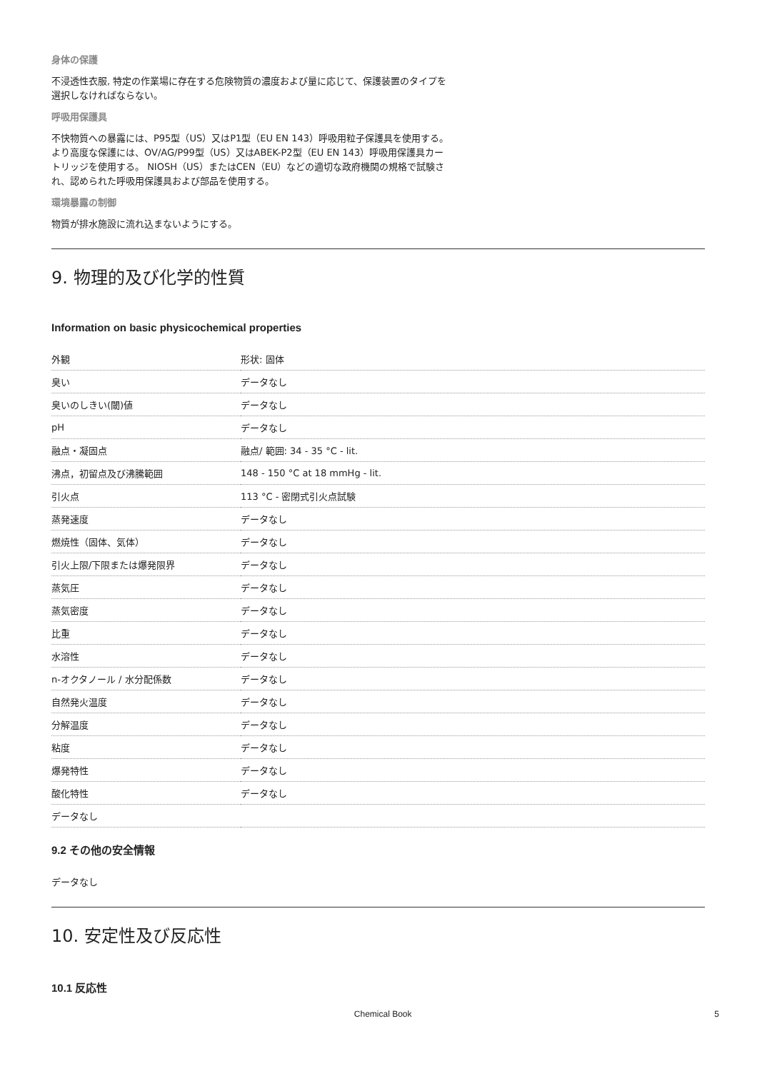身体の保護
不浸透性衣服, 特定の作業場に存在する危険物質の濃度および量に応じて、保護装置のタイプを
選択しなければならない。
呼吸用保護具
不快物質への暴露には、P95型（US）又はP1型（EU EN 143）呼吸用粒子保護具を使用する。
より高度な保護には、OV/AG/P99型（US）又はABEK-P2型（EU EN 143）呼吸用保護具カー
トリッジを使用する。 NIOSH（US）またはCEN（EU）などの適切な政府機関の規格で試験さ
れ、認められた呼吸用保護具および部品を使用する。
環境暴露の制御
物質が排水施設に流れ込まないようにする。
9. 物理的及び化学的性質
Information on basic physicochemical properties
| 外観 | 形状: 固体 |
| 臭い | データなし |
| 臭いのしきい(閾)値 | データなし |
| pH | データなし |
| 融点・凝固点 | 融点/ 範囲: 34 - 35 °C - lit. |
| 沸点，初留点及び沸騰範囲 | 148 - 150 °C at 18 mmHg - lit. |
| 引火点 | 113 °C - 密閉式引火点試験 |
| 蒸発速度 | データなし |
| 燃焼性（固体、気体） | データなし |
| 引火上限/下限または爆発限界 | データなし |
| 蒸気圧 | データなし |
| 蒸気密度 | データなし |
| 比重 | データなし |
| 水溶性 | データなし |
| n-オクタノール / 水分配係数 | データなし |
| 自然発火温度 | データなし |
| 分解温度 | データなし |
| 粘度 | データなし |
| 爆発特性 | データなし |
| 酸化特性 | データなし |
| データなし | |
9.2 その他の安全情報
データなし
10. 安定性及び反応性
10.1 反応性
Chemical Book 5